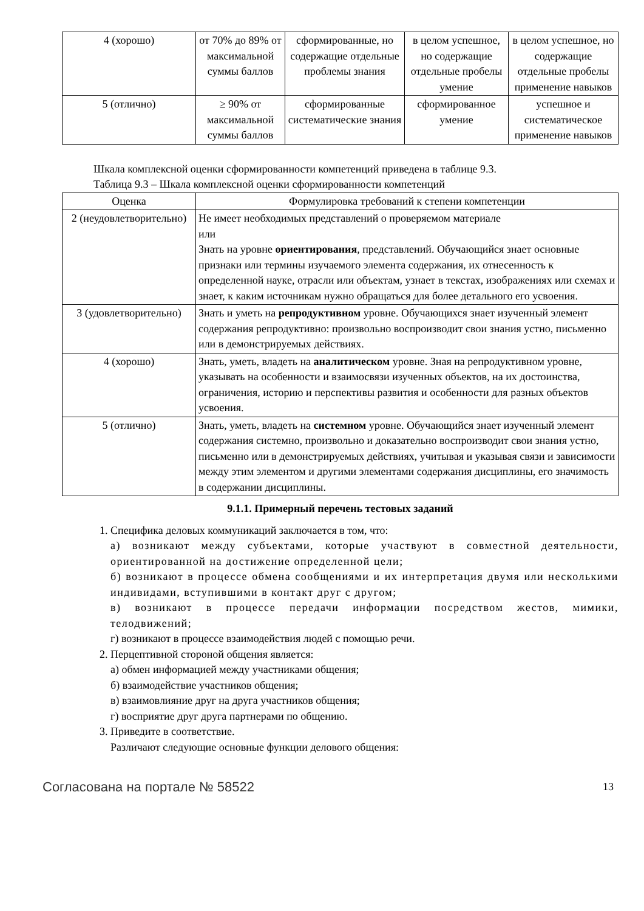| 4 (хорошо) | от 70% до 89% от максимальной суммы баллов | сформированные, но содержащие отдельные проблемы знания | в целом успешное, но содержащие отдельные пробелы умение | в целом успешное, но содержащие отдельные пробелы применение навыков |
| 5 (отлично) | ≥ 90% от максимальной суммы баллов | сформированные систематические знания | сформированное умение | успешное и систематическое применение навыков |
Шкала комплексной оценки сформированности компетенций приведена в таблице 9.3.
Таблица 9.3 – Шкала комплексной оценки сформированности компетенций
| Оценка | Формулировка требований к степени компетенции |
| --- | --- |
| 2 (неудовлетворительно) | Не имеет необходимых представлений о проверяемом материале или Знать на уровне ориентирования , представлений. Обучающийся знает основные признаки или термины изучаемого элемента содержания, их отнесенность к определенной науке, отрасли или объектам, узнает в текстах, изображениях или схемах и знает, к каким источникам нужно обращаться для более детального его усвоения. |
| 3 (удовлетворительно) | Знать и уметь на репродуктивном уровне. Обучающихся знает изученный элемент содержания репродуктивно: произвольно воспроизводит свои знания устно, письменно или в демонстрируемых действиях. |
| 4 (хорошо) | Знать, уметь, владеть на аналитическом уровне. Зная на репродуктивном уровне, указывать на особенности и взаимосвязи изученных объектов, на их достоинства, ограничения, историю и перспективы развития и особенности для разных объектов усвоения. |
| 5 (отлично) | Знать, уметь, владеть на системном уровне. Обучающийся знает изученный элемент содержания системно, произвольно и доказательно воспроизводит свои знания устно, письменно или в демонстрируемых действиях, учитывая и указывая связи и зависимости между этим элементом и другими элементами содержания дисциплины, его значимость в содержании дисциплины. |
9.1.1. Примерный перечень тестовых заданий
1. Специфика деловых коммуникаций заключается в том, что:
а) возникают между субъектами, которые участвуют в совместной деятельности, ориентированной на достижение определенной цели;
б) возникают в процессе обмена сообщениями и их интерпретация двумя или несколькими индивидами, вступившими в контакт друг с другом;
в) возникают в процессе передачи информации посредством жестов, мимики, телодвижений;
г) возникают в процессе взаимодействия людей с помощью речи.
2. Перцептивной стороной общения является:
а) обмен информацией между участниками общения;
б) взаимодействие участников общения;
в) взаимовлияние друг на друга участников общения;
г) восприятие друг друга партнерами по общению.
3. Приведите в соответствие.
Различают следующие основные функции делового общения:
Согласована на портале № 58522 13